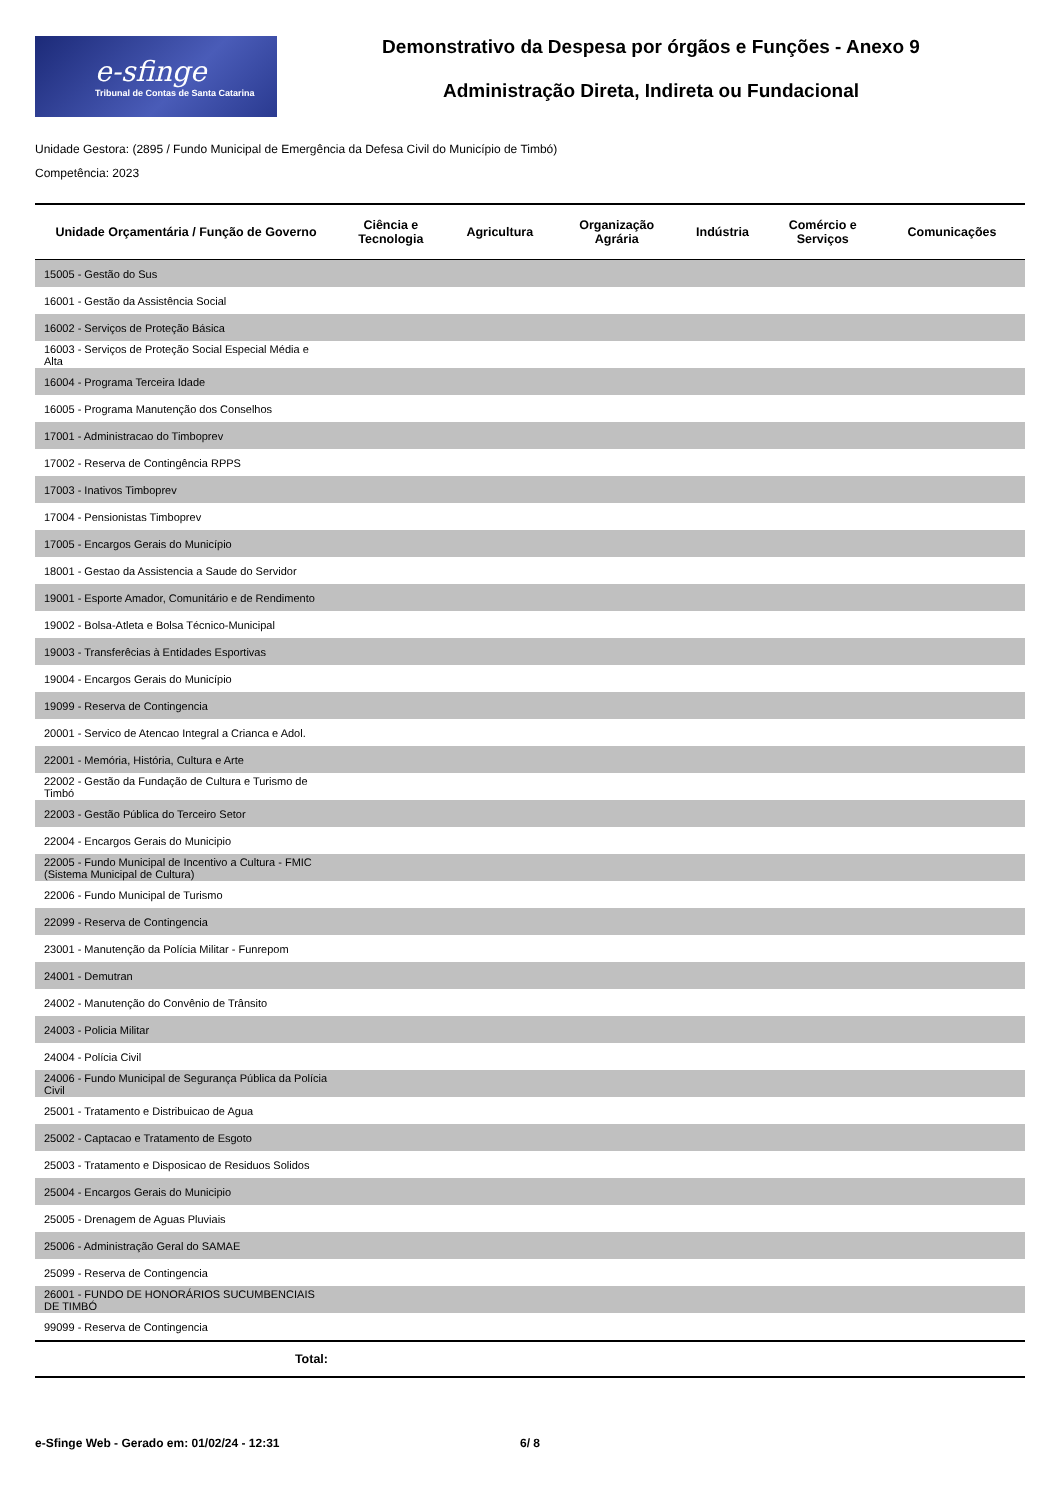e-sfinge
Tribunal de Contas de Santa Catarina
Demonstrativo da Despesa por órgãos e Funções - Anexo 9
Administração Direta, Indireta ou Fundacional
Unidade Gestora: (2895 / Fundo Municipal de Emergência da Defesa Civil do Município de Timbó)
Competência: 2023
| Unidade Orçamentária / Função de Governo | Ciência e Tecnologia | Agricultura | Organização Agrária | Indústria | Comércio e Serviços | Comunicações |
| --- | --- | --- | --- | --- | --- | --- |
| 15005 - Gestão do Sus | | | | | | |
| 16001 - Gestão da Assistência Social | | | | | | |
| 16002 - Serviços de Proteção Básica | | | | | | |
| 16003 - Serviços de Proteção Social Especial Média e Alta | | | | | | |
| 16004 - Programa Terceira Idade | | | | | | |
| 16005 - Programa Manutenção dos Conselhos | | | | | | |
| 17001 - Administracao do Timboprev | | | | | | |
| 17002 - Reserva de Contingência RPPS | | | | | | |
| 17003 - Inativos Timboprev | | | | | | |
| 17004 - Pensionistas Timboprev | | | | | | |
| 17005 - Encargos Gerais do Município | | | | | | |
| 18001 - Gestao da Assistencia a Saude do Servidor | | | | | | |
| 19001 - Esporte Amador, Comunitário e de Rendimento | | | | | | |
| 19002 - Bolsa-Atleta e Bolsa Técnico-Municipal | | | | | | |
| 19003 - Transferêcias à Entidades Esportivas | | | | | | |
| 19004 - Encargos Gerais do Município | | | | | | |
| 19099 - Reserva de Contingencia | | | | | | |
| 20001 - Servico de Atencao Integral a Crianca e Adol. | | | | | | |
| 22001 - Memória, História, Cultura e Arte | | | | | | |
| 22002 - Gestão da Fundação de Cultura e Turismo de Timbó | | | | | | |
| 22003 - Gestão Pública do Terceiro Setor | | | | | | |
| 22004 - Encargos Gerais do Municipio | | | | | | |
| 22005 - Fundo Municipal de Incentivo a Cultura - FMIC (Sistema Municipal de Cultura) | | | | | | |
| 22006 - Fundo Municipal de Turismo | | | | | | |
| 22099 - Reserva de Contingencia | | | | | | |
| 23001 - Manutenção da Polícia Militar - Funrepom | | | | | | |
| 24001 - Demutran | | | | | | |
| 24002 - Manutenção do Convênio de Trânsito | | | | | | |
| 24003 - Policia Militar | | | | | | |
| 24004 - Polícia Civil | | | | | | |
| 24006 - Fundo Municipal de Segurança Pública da Polícia Civil | | | | | | |
| 25001 - Tratamento e Distribuicao de Agua | | | | | | |
| 25002 - Captacao e Tratamento de Esgoto | | | | | | |
| 25003 - Tratamento e Disposicao de Residuos Solidos | | | | | | |
| 25004 - Encargos Gerais do Municipio | | | | | | |
| 25005 - Drenagem de Aguas Pluviais | | | | | | |
| 25006 - Administração Geral do SAMAE | | | | | | |
| 25099 - Reserva de Contingencia | | | | | | |
| 26001 - FUNDO DE HONORÁRIOS SUCUMBENCIAIS DE TIMBÓ | | | | | | |
| 99099 - Reserva de Contingencia | | | | | | |
| Total: | | | | | | |
e-Sfinge Web - Gerado em: 01/02/24 - 12:31 6/ 8